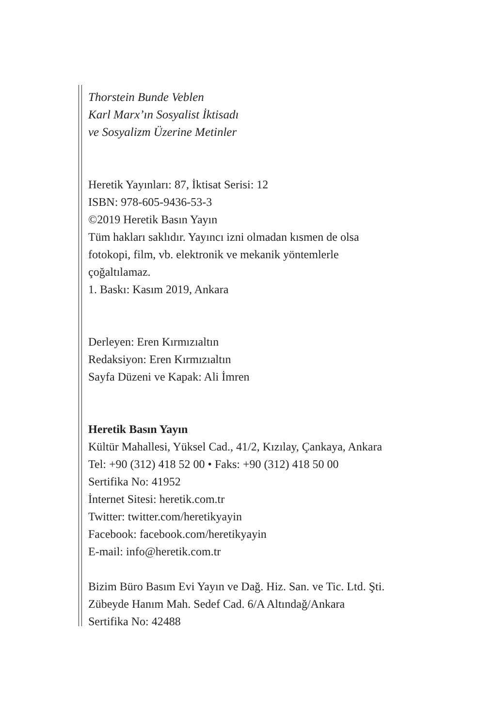Thorstein Bunde Veblen
Karl Marx’ın Sosyalist İktisadı
ve Sosyalizm Üzerine Metinler
Heretik Yayınları: 87, İktisat Serisi: 12
ISBN: 978-605-9436-53-3
©2019 Heretik Basın Yayın
Tüm hakları saklıdır. Yayıncı izni olmadan kısmen de olsa
fotokopi, film, vb. elektronik ve mekanik yöntemlerle
çoğaltılamaz.
1. Baskı: Kasım 2019, Ankara
Derleyen: Eren Kırmızıaltın
Redaksiyon: Eren Kırmızıaltın
Sayfa Düzeni ve Kapak: Ali İmren
Heretik Basın Yayın
Kültür Mahallesi, Yüksel Cad., 41/2, Kızılay, Çankaya, Ankara
Tel: +90 (312) 418 52 00 • Faks: +90 (312) 418 50 00
Sertifika No: 41952
İnternet Sitesi: heretik.com.tr
Twitter: twitter.com/heretikyayin
Facebook: facebook.com/heretikyayin
E-mail: info@heretik.com.tr
Bizim Büro Basım Evi Yayın ve Dağ. Hiz. San. ve Tic. Ltd. Şti.
Zübeyde Hanım Mah. Sedef Cad. 6/A Altındağ/Ankara
Sertifika No: 42488